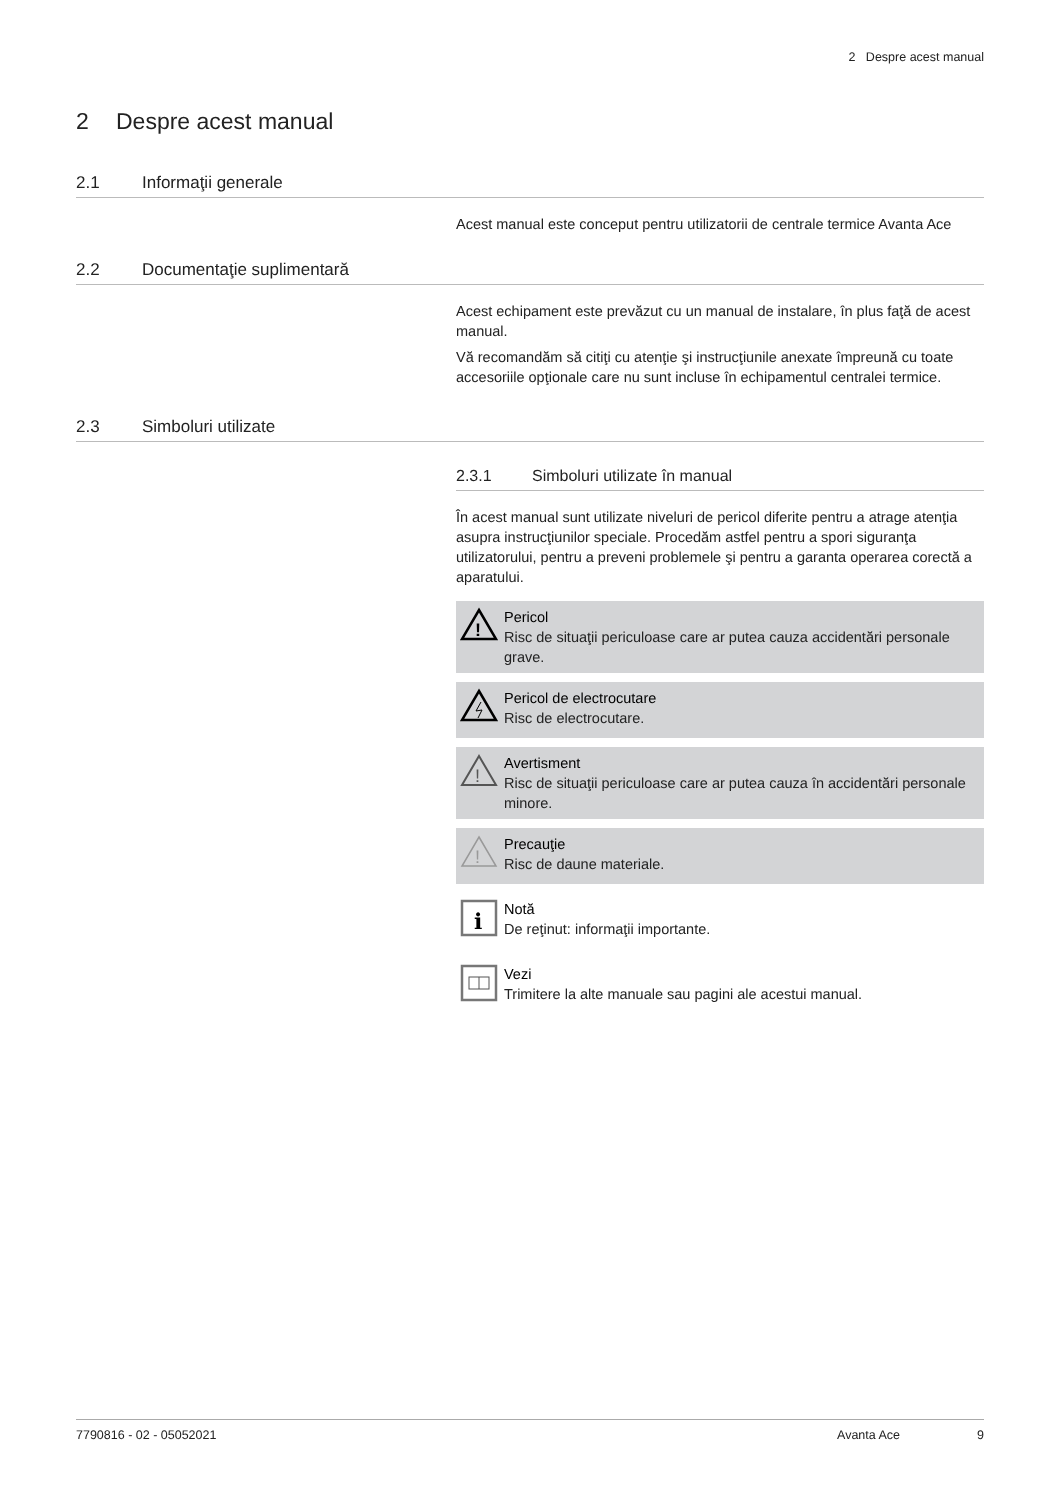2 Despre acest manual
2 Despre acest manual
2.1 Informaţii generale
Acest manual este conceput pentru utilizatorii de centrale termice Avanta Ace
2.2 Documentaţie suplimentară
Acest echipament este prevăzut cu un manual de instalare, în plus faţă de acest manual.
Vă recomandăm să citiţi cu atenţie şi instrucţiunile anexate împreună cu toate accesoriile opţionale care nu sunt incluse în echipamentul centralei termice.
2.3 Simboluri utilizate
2.3.1 Simboluri utilizate în manual
În acest manual sunt utilizate niveluri de pericol diferite pentru a atrage atenţia asupra instrucţiunilor speciale. Procedăm astfel pentru a spori siguranţa utilizatorului, pentru a preveni problemele şi pentru a garanta operarea corectă a aparatului.
!
Pericol
Risc de situaţii periculoase care ar putea cauza accidentări personale grave.
Pericol de electrocutare
Risc de electrocutare.
!
Avertisment
Risc de situaţii periculoase care ar putea cauza în accidentări personale minore.
!
Precauţie
Risc de daune materiale.
i
Notă
De reţinut: informaţii importante.
Vezi
Trimitere la alte manuale sau pagini ale acestui manual.
7790816 - 02 - 05052021 Avanta Ace 9